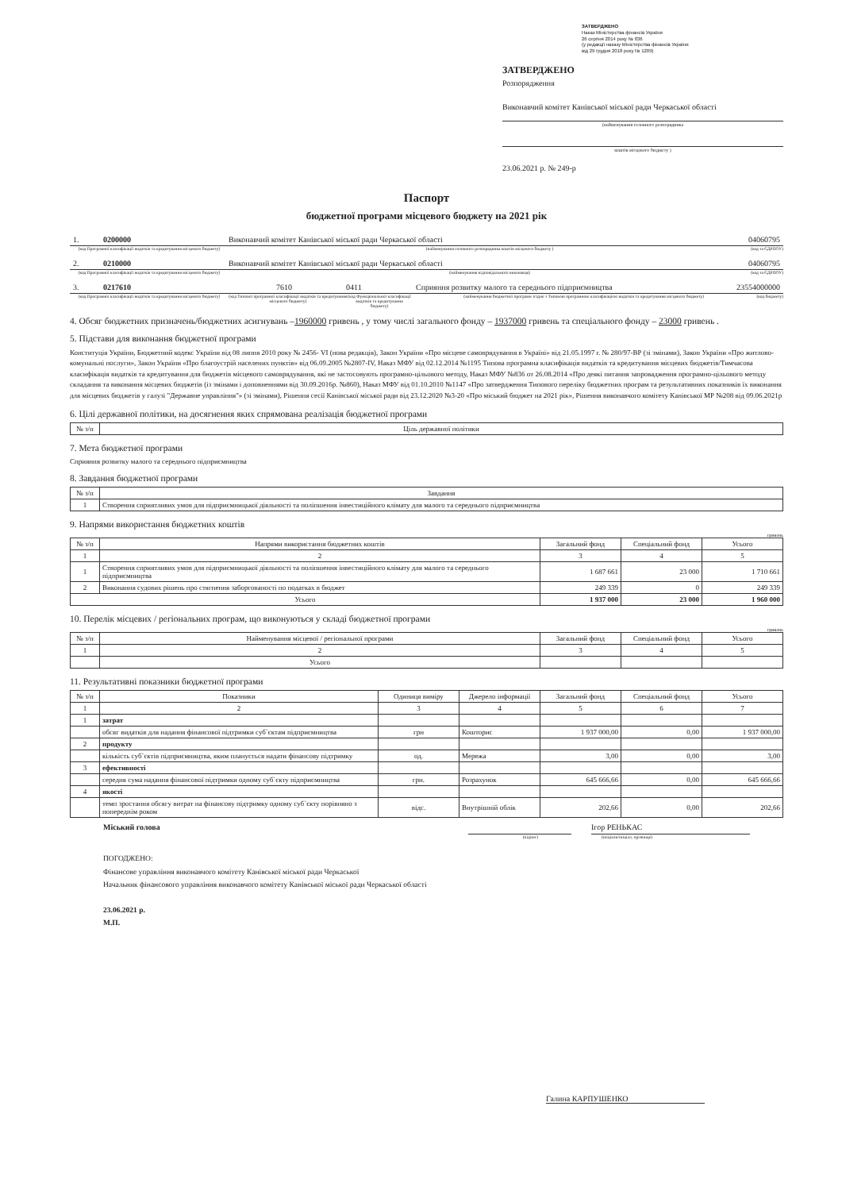ЗАТВЕРДЖЕНО
Наказ Міністерства фінансів України
26 серпня 2014 року № 836
(у редакції наказу Міністерства фінансів України
від 29 грудня 2018 року № 1209)
ЗАТВЕРДЖЕНО
Розпорядження
Виконавчий комітет Канівської міської ради Черкаської області
(найменування головного розпорядника
коштів місцевого бюджету )
23.06.2021 р. № 249-р
Паспорт
бюджетної програми місцевого бюджету на 2021 рік
1.
0200000
Виконавчий комітет Канівської міської ради Черкаської області
04060795
(код Програмної класифікації видатків та кредитування місцевого бюджету)
(найменування головного розпорядника коштів місцевого бюджету )
(код за ЄДРПОУ)
2.
0210000
Виконавчий комітет Канівської міської ради Черкаської області
04060795
(код Програмної класифікації видатків та кредитування місцевого бюджету)
(найменування відповідального виконавця)
(код за ЄДРПОУ)
3.
0217610
7610
0411
Сприяння розвитку малого та середнього підприємництва
23554000000
(код Програмної класифікації видатків та кредитування місцевого бюджету)
(код Типової програмної класифікації видатків та кредитування місцевого бюджету)
(код Функціональної класифікації видатків та кредитування бюджету)
(найменування бюджетної програми згідно з Типовою програмною класифікацією видатків та кредитування місцевого бюджету)
(код бюджету)
4. Обсяг бюджетних призначень/бюджетних асигнувань –1960000 гривень , у тому числі загального фонду – 1937000 гривень та спеціального фонду – 23000 гривень .
5. Підстави для виконання бюджетної програми
Конституція України, Бюджетний кодекс України від 08 липня 2010 року № 2456- VI (нова редакція), Закон України «Про місцеве самоврядування в Україні» від 21.05.1997 г. № 280/97-ВР (зі змінами), Закон України «Про житлово-комунальні послуги», Закон України «Про благоустрій населених пунктів» від 06.09.2005 №2807-IV, Наказ МФУ від 02.12.2014 №1195 Типова програмна класифікація видатків та кредитування місцевих бюджетів/Тимчасова класифікація видатків та кредитування для бюджетів місцевого самоврядування, які не застосовують програмно-цільового методу, Наказ МФУ №836 от 26.08.2014 «Про деякі питання запровадження програмно-цільового методу складання та виконання місцевих бюджетів (із змінами і доповненнями від 30.09.2016р. №860), Наказ МФУ від 01.10.2010 №1147 «Про затвердження Типового переліку бюджетних програм та результативних показників їх виконання для місцевих бюджетів у галузі "Державне управління"» (зі змінами), Рішення сесії Канівської міської ради від 23.12.2020 №3-20 «Про міський бюджет на 2021 рік», Рішення виконавчого комітету Канівської МР №208 від 09.06.2021р
6. Цілі державної політики, на досягнення яких спрямована реалізація бюджетної програми
| № з/п | Ціль державної політики |
| --- | --- |
7. Мета бюджетної програми
Сприяння розвитку малого та середнього підприємництва
8. Завдання бюджетної програми
| № з/п | Завдання |
| --- | --- |
| 1 | Створення сприятливих умов для підприємницької діяльності та поліпшення інвестиційного клімату для малого та середнього підприємництва |
9. Напрями використання бюджетних коштів
гривень
| № з/п | Напрями використання бюджетних коштів | Загальний фонд | Спеціальний фонд | Усього |
| --- | --- | --- | --- | --- |
| 1 | 2 | 3 | 4 | 5 |
| 1 | Створення сприятливих умов для підприємницької діяльності та поліпшення інвестиційного клімату для малого та середнього підприємництва | 1 687 661 | 23 000 | 1 710 661 |
| 2 | Виконання судових рішень про стягнення заборгованості по податках в бюджет | 249 339 | 0 | 249 339 |
| Усього | | 1 937 000 | 23 000 | 1 960 000 |
10. Перелік місцевих / регіональних програм, що виконуються у складі бюджетної програми
гривень
| № з/п | Найменування місцевої / регіональної програми | Загальний фонд | Спеціальний фонд | Усього |
| --- | --- | --- | --- | --- |
| 1 | 2 | 3 | 4 | 5 |
| | Усього | | | |
11. Результативні показники бюджетної програми
| № з/п | Показники | Одиниця виміру | Джерело інформації | Загальний фонд | Спеціальний фонд | Усього |
| --- | --- | --- | --- | --- | --- | --- |
| 1 | 2 | 3 | 4 | 5 | 6 | 7 |
| 1 | затрат | | | | | |
| | обсяг видатків для надання фінансової підтримки суб`єктам підприємництва | грн | Кошторис | 1 937 000,00 | 0,00 | 1 937 000,00 |
| 2 | продукту | | | | | |
| | кількість суб`єктів підприємництва, яким планується надати фінансову підтримку | од. | Мережа | 3,00 | 0,00 | 3,00 |
| 3 | ефективності | | | | | |
| | середня сума надання фінансової підтримки одному суб`єкту підприємництва | грн. | Розрахунок | 645 666,66 | 0,00 | 645 666,66 |
| 4 | якості | | | | | |
| | темп зростання обсягу витрат на фінансову підтримку одному суб`єкту порівняно з попереднім роком | відс. | Внутрішній облік | 202,66 | 0,00 | 202,66 |
Міський голова Ігор РЕНЬКАС
(підпис) (ініціали/ініціал, прізвище)
ПОГОДЖЕНО:
Фінансове управління виконавчого комітету Канівської міської ради Черкаської
Начальник фінансового управління виконавчого комітету Канівської міської ради Черкаської області
23.06.2021 р.
М.П.
Галина КАРПУШЕНКО